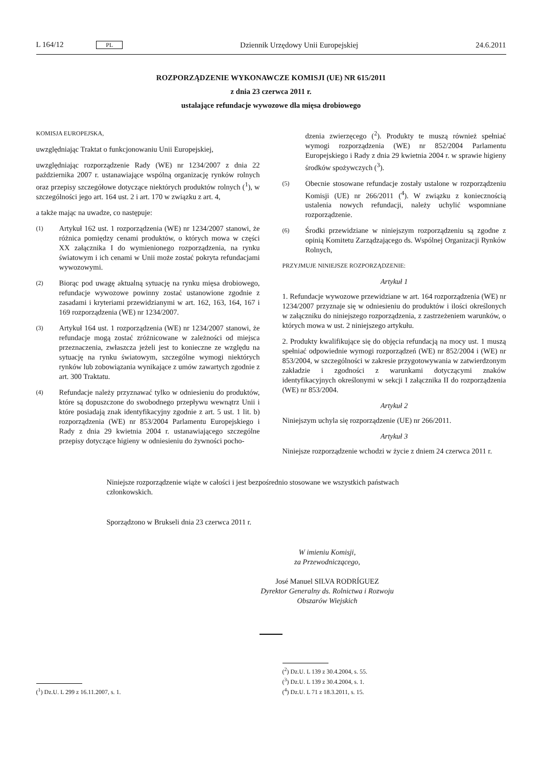L 164/12 PL Dziennik Urzędowy Unii Europejskiej 24.6.2011
ROZPORZĄDZENIE WYKONAWCZE KOMISJI (UE) NR 615/2011
z dnia 23 czerwca 2011 r.
ustalające refundacje wywozowe dla mięsa drobiowego
KOMISJA EUROPEJSKA,
uwzględniając Traktat o funkcjonowaniu Unii Europejskiej,
uwzględniając rozporządzenie Rady (WE) nr 1234/2007 z dnia 22 października 2007 r. ustanawiające wspólną organizację rynków rolnych oraz przepisy szczegółowe dotyczące niektórych produktów rolnych (<sup>1</sup>), w szczególności jego art. 164 ust. 2 i art. 170 w związku z art. 4,
a także mając na uwadze, co następuje:
(1)
Artykuł 162 ust. 1 rozporządzenia (WE) nr 1234/2007 stanowi, że różnica pomiędzy cenami produktów, o których mowa w części XX załącznika I do wymienionego rozporządzenia, na rynku światowym i ich cenami w Unii może zostać pokryta refundacjami wywozowymi.
(2)
Biorąc pod uwagę aktualną sytuację na rynku mięsa drobiowego, refundacje wywozowe powinny zostać ustanowione zgodnie z zasadami i kryteriami przewidzianymi w art. 162, 163, 164, 167 i 169 rozporządzenia (WE) nr 1234/2007.
(3)
Artykuł 164 ust. 1 rozporządzenia (WE) nr 1234/2007 stanowi, że refundacje mogą zostać zróżnicowane w zależności od miejsca przeznaczenia, zwłaszcza jeżeli jest to konieczne ze względu na sytuację na rynku światowym, szczególne wymogi niektórych rynków lub zobowiązania wynikające z umów zawartych zgodnie z art. 300 Traktatu.
(4)
Refundacje należy przyznawać tylko w odniesieniu do produktów, które są dopuszczone do swobodnego przepływu wewnątrz Unii i które posiadają znak identyfikacyjny zgodnie z art. 5 ust. 1 lit. b) rozporządzenia (WE) nr 853/2004 Parlamentu Europejskiego i Rady z dnia 29 kwietnia 2004 r. ustanawiającego szczególne przepisy dotyczące higieny w odniesieniu do żywności pocho-
dzenia zwierzęcego (<sup>2</sup>). Produkty te muszą również spełniać wymogi rozporządzenia (WE) nr 852/2004 Parlamentu Europejskiego i Rady z dnia 29 kwietnia 2004 r. w sprawie higieny środków spożywczych (<sup>3</sup>).
(5)
Obecnie stosowane refundacje zostały ustalone w rozporządzeniu Komisji (UE) nr 266/2011 (<sup>4</sup>). W związku z koniecznością ustalenia nowych refundacji, należy uchylić wspomniane rozporządzenie.
(6)
Środki przewidziane w niniejszym rozporządzeniu są zgodne z opinią Komitetu Zarządzającego ds. Wspólnej Organizacji Rynków Rolnych,
PRZYJMUJE NINIEJSZE ROZPORZĄDZENIE:
Artykuł 1
1. Refundacje wywozowe przewidziane w art. 164 rozporządzenia (WE) nr 1234/2007 przyznaje się w odniesieniu do produktów i ilości określonych w załączniku do niniejszego rozporządzenia, z zastrzeżeniem warunków, o których mowa w ust. 2 niniejszego artykułu.
2. Produkty kwalifikujące się do objęcia refundacją na mocy ust. 1 muszą spełniać odpowiednie wymogi rozporządzeń (WE) nr 852/2004 i (WE) nr 853/2004, w szczególności w zakresie przygotowywania w zatwierdzonym zakładzie i zgodności z warunkami dotyczącymi znaków identyfikacyjnych określonymi w sekcji I załącznika II do rozporządzenia (WE) nr 853/2004.
Artykuł 2
Niniejszym uchyla się rozporządzenie (UE) nr 266/2011.
Artykuł 3
Niniejsze rozporządzenie wchodzi w życie z dniem 24 czerwca 2011 r.
Niniejsze rozporządzenie wiąże w całości i jest bezpośrednio stosowane we wszystkich państwach członkowskich.
Sporządzono w Brukseli dnia 23 czerwca 2011 r.
W imieniu Komisji,
za Przewodniczącego,
José Manuel SILVA RODRÍGUEZ
Dyrektor Generalny ds. Rolnictwa i Rozwoju Obszarów Wiejskich
(<sup>1</sup>) Dz.U. L 299 z 16.11.2007, s. 1.
(<sup>2</sup>) Dz.U. L 139 z 30.4.2004, s. 55.
(<sup>3</sup>) Dz.U. L 139 z 30.4.2004, s. 1.
(<sup>4</sup>) Dz.U. L 71 z 18.3.2011, s. 15.